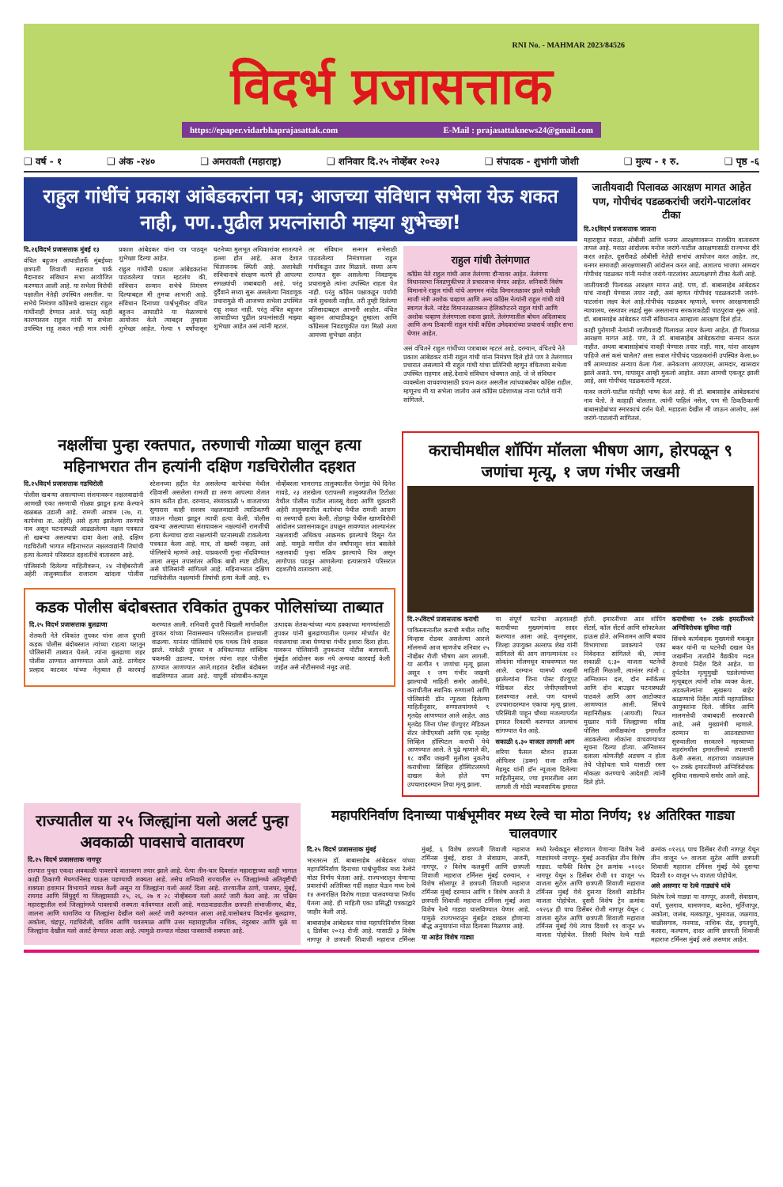RNI No. - MAHMAR 2023/84526
विदर्भ प्रजासत्ताक
https://epaper.vidarbhaprajasattak.com E-Mail : prajasattaknews24@gmail.com
❑ वर्ष - १ ❑ अंक -२४० ❑ अमरावती (महाराष्ट्र) ❑ शनिवार दि.२५ नोव्हेंबर २०२३ ❑ संपादक - शुभांगी जोशी ❑ मुल्य - १ रु. ❑ पृष्ठ -६
राहुल गांधींचं प्रकाश आंबेडकरांना पत्र; आजच्या संविधान सभेला येऊ शकत नाही, पण..पुढील प्रयत्नांसाठी माझ्या शुभेच्छा!
दि.२६विदर्भ प्रजासत्ताक मुंबई १३
वंचित बहुजन आघाडीतर्फे मुंबईच्या छत्रपती शिवाजी महाराज पार्क मैदानावर संविधान सभा आयोजित करण्यात आली आहे. या सभेला विरोधी पक्षातील नेतेही उपस्थित असतील. या सभेचे निमंत्रण काँग्रेसचे खासदार राहुल गांधींनाही देण्यात आले. परंतु काही कारणास्तव राहुल गांधी या सभेला उपस्थित राहू शकत नाही मात्र त्यांनी प्रकाश आंबेडकर यांना पत्र पाठवून शुभेच्छा दिल्या आहेत.
राहुल गांधींनी प्रकाश आंबेडकरांना पाठवलेल्या पत्रात म्हटलंय की, संविधान सन्मान सभेचे निमंत्रण दिल्याबद्दल मी तुमचा आभारी आहे. संविधान दिनाच्या पार्श्वभूमीवर वंचित बहुजन आघाडीने या मेळाव्याचे आयोजन केले त्याबद्दल तुम्हाला शुभेच्छा आहेत. गेल्या ९ वर्षांपासून घटनेच्या मुलभूत अधिकारांवर सातत्याने हल्ला होत आहे. आज देशात चिंताजनक स्थिती आहे. अशावेळी संविधानाचे संरक्षण करणे ही आपल्या सगळ्यांची जबाबदारी आहे. परंतु दुर्दैवाने सध्या सुरू असलेल्या निवडणूक प्रचारामुळे मी आजच्या सभेला उपस्थित राहू शकत नाही. परंतु वंचित बहुजन आघाडीच्या पुढील प्रयत्नांसाठी माझ्या शुभेच्छा आहेत असं त्यांनी म्हटलं.
तर संविधान सन्मान सभेसाठी पाठवलेल्या निमंत्रणाला राहुल गांधींकडून उत्तर मिळाले. सध्या अन्य राज्यात सुरू असलेल्या निवडणूक प्रचारामुळे त्यांना उपस्थित राहता येत नाही. परंतु काँग्रेस पक्षाकडून पर्यायी नावे सुचवली नाहीत. तरी तुम्ही दिलेल्या प्रतिसादाबद्दल आभारी आहोत. वंचित बहुजन आघाडीकडून तुम्हाला आणि काँग्रेसला निवडणुकीत यश मिळो अशा आमच्या शुभेच्छा आहेत
राहुल गांधी तेलंगणात
काँग्रेस नेते राहुल गांधी आज तेलंगणा दौऱ्यावर आहेत. तेलंगणा विधानसभा निवडणुकीच्या ते प्रचारसभा घेणार आहेत. शनिवारी विशेष विमानाने राहुल गांधी यांचे आगमन नांदेड विमानतळावर झाले यावेळी माजी मंत्री अशोक चव्हाण आणि अन्य काँग्रेस नेत्यांनी राहुल गांधी यांचे स्वागत केले. नांदेड विमानतळावरून हेलिकॉप्टरने राहुल गांधी आणि अशोक चव्हाण तेलंगणाला रवाना झाले. तेलंगणातील बोधन अदिलाबाद आणि अन्य ठिकाणी राहुल गांधी काँग्रेस उमेदवारांच्या प्रचारार्थ जाहीर सभा घेणार आहेत.
असं वंचितने राहुल गांधींच्या पत्राबाबर म्हटलं आहे. दरम्यान, वंचितचे नेते प्रकाश आंबेडकर यांनी राहुल गांधी यांना निमंत्रण दिले होते पण ते तेलंगणात प्रचारात असल्याने मी राहुल गांधी यांचा प्रतिनिधी म्हणून वंचितच्या सभेला उपस्थित राहणार आहे.देशाचे संविधान धोक्यात आहे. जे जे संविधान व्यवस्थेला वाचवण्यासाठी प्रयत्न करत असतील त्यांच्याबरोबर काँग्रेस राहील. म्हणूनच मी या सभेला जातोय असं काँग्रेस प्रदेशाध्यक्ष नाना पटोले यांनी सांगितले.
जातीयवादी पिलावळ आरक्षण मागत आहेत पण, गोपीचंद पडळकरांची जरांगे-पाटलांवर टीका
दि.२६विदर्भ प्रजासत्ताक जालना
महाराष्ट्रात मराठा, ओबीसी आणि धनगर आरक्षणावरून राजकीय वातावरण तापलं आहे. मराठा आंदोलक मनोज जरांगे-पाटील आरक्षणासाठी राज्यभर दौरे करत आहेत. दुसरीकडे ओबीसी नेतेही सभांचं आयोजन करत आहेत. तर, धनगर समाजही आरक्षणासाठी आंदोलन करत आहे. अशातच भाजपा आमदार गोपीचंद पडळकर यांनी मनोज जरांगे-पाटलांवर अप्रत्यक्षपणे टीका केली आहे.
जातीयवादी पिलावळ आरक्षण मागत आहे. पण, डॉ. बाबासाहेब आंबेडकर यांचं नावही घेण्यास तयार नाही, असं म्हणत गोपीचंद पडळकरांनी जरांगे-पाटलांना लक्ष्य केलं आहे.गोपीचंद पडळकर म्हणाले, धनगर आरक्षणासाठी न्यायालय, रस्त्यावर लढाई सुरू असतानाच सरकारकडेही पाठपुरावा सुरू आहे. डॉ. बाबासाहेब आंबेडकर यांनी संविधानात आम्हाला आरक्षण दिलं होतं.
काही पुरोगामी नेत्यांनी जातीयवादी पिलावळ तयार केल्या आहेत. ही पिलावळ आरक्षण मागत आहे. पण, ते डॉ. बाबासाहेब आंबेडकरांचा सन्मान करत नाहीत. अथवा बाबासाहेबांचं नावही घेण्यास तयार नाही. मात्र, यांना आरक्षण पाहिजे असं कसं चालेल? असा सवाल गोपीचंद पडळकरांनी उपस्थित केला.७० वर्षे आमच्यावर अन्याय केला गेला. अनेकजण आयएएस, आमदार, खासदार झाले असते. पण, यापासून आम्ही मुकलो आहोत. आता आमची एकजूट झाली आहे, असं गोपीचंद पडळकरांनी म्हटलं.
यावर जरांगे-पाटील यांनीही भाष्य केलं आहे. मी डॉ. बाबासाहेब आंबेडकरांचं नाव घेतो. ते काहाही बोलतात. त्यांनी पाहिलं नसेल, पण मी ठिकठिकाणी बाबासाहेबांच्या स्मारकाचं दर्शन घेतो. महाडला देखील मी जाऊन आलोय, असं जरांगे-पाटलांनी सांगितलं.
नक्षलींचा पुन्हा रक्तपात, तरुणाची गोळ्या घालून हत्या महिनाभरात तीन हत्यांनी दक्षिण गडचिरोलीत दहशत
दि.२५विदर्भ प्रजासत्ताक गडचिरोली
पोलीस खबऱ्या असल्याच्या संशयावरून नक्षलवाद्यांनी आणखी एका तरुणाची गोळ्या झाडून हत्या केल्याने खळबळ उडाली आहे. रामजी आत्राम (२७, रा. कापेवंचा ता. अहेरी) असे हत्या झालेल्या तरुणाचे नाव असून घटनास्थळी आढळलेल्या नक्षल पत्रकात तो खबऱ्या असल्याचा दावा केला आहे. दक्षिण गडचिरोली भागात महिनाभरात नक्षलवाद्यांनी तिघांची हत्या केल्याने परिसरात दहशतीचे वातावरण आहे.
पोलिसांनी दिलेल्या माहितीवरून, २४ नोव्हेंबररोजी अहेरी तालुक्यातील राजाराम खांदला पोलीस स्टेशनच्या हद्दीत येत असलेल्या कापेवंचा येथील रहिवासी असलेला रामजी हा तरुण आपल्या शेतात काम करीत होता. दरम्यान, संध्याकाळी ५ वाजताच्या सुमारास काही सशस्त्र नक्षलवाद्यांनी त्याठिकाणी जाऊन गोळ्या झाडून त्याची हत्या केली. पोलीस खबऱ्या असल्याच्या संशयावरून नक्षल्यांनी रामजीची हत्या केल्याचा दावा नक्षल्यांनी घटनास्थळी टाकलेल्या पत्रकात केला आहे. मात्र, तो खबरी नव्हता, असे पोलिसांचे म्हणणे आहे. याप्रकरणी गुन्हा नोंदविण्यात आला असून तपासांतर अधिक बाबी स्पष्ट होतील, असे पोलिसांनी सांगितले आहे. महिनाभरात दक्षिण गडचिरोलीत नक्षल्यांनी तिघांची हत्या केली आहे. १५ नोव्हेंबरला भामरागड तालुक्यातील पेनगुंडा येथे दिनेश गावडे, २३ तारखेला एटापल्ली तालुक्यातील टिटोळा येथील पोलीस पाटील लालसू वेडदा आणि शुक्रवारी अहेरी तालुक्यातील कापेवंचा येथील रामजी आत्राम या तरुणाची हत्या केली. तोडगट्टा येथील खाणविरोधी आंदोलन प्रशासनाकडून उधळून लावण्यात आल्यानंतर नक्षलवादी अधिकच आक्रमक झाल्याचे दिसून येत आहे. यामुळे मागील दोन वर्षांपासून शांत बसलेले नक्षलवादी पुन्हा सक्रिय झाल्याचे चित्र असून लागोपाठ घडवून आणलेल्या हत्यासत्राने परिसरात दहशतीचे वातावरण आहे.
कडक पोलीस बंदोबस्तात रविकांत तुपकर पोलिसांच्या ताब्यात
दि.२५ विदर्भ प्रजासत्ताक बुलढाणा
शेतकरी नेते रविकांत तुपकर यांना आज दुपारी कडक पोलीस बंदोबस्तात त्यांच्या राहत्या घरातून पोलिसांनी ताब्यात घेतले. त्यांना बुलढाणा शहर पोलीस ठाण्यात आणण्यात आले आहे. ठाणेदार प्रल्हाद काटकर यांच्या नेतृत्वात ही कारवाई करण्यात आली. शनिवारी दुपारी चिखली मार्गावरील तुपकर यांच्या निवासस्थान परिसरातील हालचाली वाढल्या. यानंतर पोलिसांचे एक पथक तिथे दाखल झाले. यावेळी तुपकर व अधिकाऱ्यात शाब्दिक चकमकी उडाल्या. यानंतर त्यांना शहर पोलीस ठाण्यात आणण्यात आले.शहरात देखील बंदोबस्त वाढविण्यात आला आहे. यापूर्वी सोयाबीन-कापूस उत्पादक शेतकऱ्यांच्या न्याय हक्काच्या मागण्यांसाठी तुपकर यांनी बुलढाण्यातील एल्गार मोर्च्यात थेट मंत्रालयाचा ताबा घेण्याचा गंभीर इशारा दिला होता. यावरून पोलिसांनी तुपकरांना नोटीस बजावली. मुंबईत आंदोलन करू नये अन्यथा कारवाई केली जाईल असे नोटीसमध्ये नमूद आहे.
कराचीमधील शॉपिंग मॉलला भीषण आग, होरपळून ९ जणांचा मृत्यू, १ जण गंभीर जखमी
दि.२५विदर्भ प्रजासत्ताक कराची
पाकिस्तानातील कराची मधील रशीद मिन्हास रोडवर असलेल्या आरजे मॉलमध्ये आज म्हणजेच शनिवार २५ नोव्हेंबर रोजी भीषण आग लागली. या आगीत ९ जणांचा मृत्यू झाला असून १ जण गंभीर जखमी झाल्याची माहिती समोर आलीये. कराचीतील स्थानिक रुग्णालये आणि पोलिसांनी डॉन न्यूजला दिलेल्या माहितीनुसार, रुग्णालयांमध्ये ९ मृतदेह आणण्यात आले आहेत. आठ मृतदेह जिना पोस्ट ग्रॅज्युएट मेडिकल सेंटर जेपीएमसी आणि एक मृतदेह सिव्हिल हॉस्पिटल कराची येथे आणण्यात आले. ते पुढे म्हणाले की, १८ वर्षीय जखमी मुलीला नुकतेच कराचीच्या सिव्हिल हॉस्पिटलमध्ये दाखल केले होते पण उपचारादरम्यान तिचा मृत्यू झाला.
या संपूर्ण घटनेचा अहवालही कराचीच्या मुख्यमंत्र्यांना सादर करण्यात आला आहे. वृत्तानुसार, जिल्हा उपायुक्त अल्ताफ शेख यांनी सांगितले की आग लागल्यानंतर २२ लोकांना मॉलमधून वाचवण्यात यश आले. दरम्यान यामध्ये जखमी झालेल्यांना जिना पोस्ट ग्रॅज्युएट मेडिकल सेंटर जेपीएमसीमध्ये हलवण्यात आले. पण यामध्ये उपचारादरम्यान एकाचा मृत्यू झाला. परिस्थिती पाहून चौथ्या मजल्यापर्यंत इमारत रिकामी करण्यात आल्याचं सांगण्यात येत आहे.
सकाळी ६.३० वाजता लागली आग
शरिया फैसल स्टेशन हाऊस ऑफिसर (डक्न) राजा तारिक मेहमूद यांनी डॉन न्यूजला दिलेल्या माहितीनुसार, ज्या इमारतीला आग लागली ती मोठी व्यावसायिक इमारत होती. इमारतीच्या आत शॉपिंग सेंटर्स, कॉल सेंटर्स आणि सॉफ्टवेअर हाऊस होते. अग्निशमन आणि बचाव विभागाच्या प्रवक्त्याने एका निवेदनात सांगितले की, त्यांना सकाळी ६:३० वाजता घटनेची माहिती मिळाली, त्यानंतर त्यांनी ८ अग्निशमन दल, दोन स्नॉर्कल्स आणि दोन बाउझर घटनास्थळी पाठवले आणि आग आटोक्यात आणण्यात आली. सिंधचे महानिरीक्षक (आयजी) रिफत मुख्तार यांनी जिल्ह्याच्या वरिष्ठ पोलिस अधीक्षकांना इमारतीत अडकलेल्या लोकांना वाचवण्याच्या सूचना दिल्या होत्या. अग्निशमन दलाला कोणतीही अडचण न होता तेथे पोहोचता यावे यासाठी रस्ता मोकळा करण्याचे आदेशही त्यांनी दिले होते.
कराचीच्या ९० टक्के इमरतींमध्ये अग्निविरोधक सुविधा नाही
सिंधचे कार्यवाहक मुख्यमंत्री मकबूल बकर यांनी या घटनेची दखल घेत जखमींना तातडीने वैद्यकीय मदत देण्याचे निर्देश दिले आहेत. या दुर्घटनेत मृत्युमुखी पडलेल्यांच्या मृत्यूबद्दल त्यांनी शोक व्यक्त केला. अडकलेल्यांना सुखरूप बाहेर काढण्याचे निर्देश त्यांनी महापालिका आयुक्तांना दिले. जीवित आणि मालमत्तेची जबाबदारी सरकारची आहे, असे मुख्यमंत्री म्हणाले. दरम्यान या आठवड्याच्या सुरुवातीला सरकारने महत्त्वाच्या शहरांमधील इमारतींमध्ये तपासणी केली असता, शहराच्या जवळपास ९० टक्के इमारतींमध्ये अग्निविरोधक सुविधा नसल्याचे समोर आले आहे.
राज्यातील या २५ जिल्ह्यांना यलो अलर्ट पुन्हा अवकाळी पावसाचे वातावरण
दि.२५ विदर्भ प्रजासत्ताक नागपूर
राज्यात पुन्हा एकदा अवकाळी पावसाचे वातावरण तयार झाले आहे. येत्या तीन-चार दिवसांत महाराष्ट्राच्या काही भागात काही ठिकाणी मेघगर्जनेसह पाऊस पडण्याची शक्यता आहे. तसेच शनिवारी राज्यातील २५ जिल्ह्यांमध्ये अतिवृष्टीची शक्यता हवामान विभागाने व्यक्त केली असून या जिल्ह्यांना यलो अलर्ट दिला आहे. राज्यातील ठाणे, पालघर, मुंबई, रायगड आणि सिंधुदुर्ग या जिल्ह्यासाठी २५, २६, २७ व २८ नोव्हेंबरला यलो अलर्ट जारी केला आहे. तर पश्चिम महाराष्ट्रातील सर्व जिल्ह्यांमध्ये पावसाची शक्यता वर्तवण्यात आली आहे. मराठवाड्यातील छत्रपती संभाजीनगर, बीड, जालना आणि धाराशिव या जिल्ह्यांना देखील यलो अलर्ट जारी करण्यात आला आहे.यासोबतच विदर्भात बुलढाणा, अकोला, चंद्रपूर, गडचिरोली, वाशिम आणि यवतमाळ आणि उत्तर महाराष्ट्रातील नाशिक, नंदुरबार आणि धुळे या जिल्ह्यांना देखील यलो अलर्ट देण्यात आला आहे. त्यामुळे राज्यात मोठ्या पावसाची शक्यता आहे.
महापरिनिर्वाण दिनाच्या पार्श्वभूमीवर मध्य रेल्वे चा मोठा निर्णय; १४ अतिरिक्त गाड्या चालवणार
दि.२५ विदर्भ प्रजासत्ताक मुंबई
भारतरत्न डॉ. बाबासाहेब आंबेडकर यांच्या महापरिनिर्वाण दिनाच्या पार्श्वभूमीवर मध्य रेल्वेने मोठा निर्णय घेतला आहे. राज्यभरातून येणाऱ्या प्रवाशांची अतिरिक्त गर्दी लक्षात घेऊन मध्य रेल्वे १४ अनारक्षित विशेष गाड्या चालवण्याचा निर्णय घेतला आहे. ही माहिती एका प्रसिद्धी पत्रकाद्वारे जाहीर केली आहे.
बाबासाहेब आंबेडकर यांचा महापरिनिर्वाण दिवस ६ डिसेंबर २०२३ रोजी आहे. यासाठी ३ विशेष नागपूर ते छत्रपती शिवाजी महाराज टर्मिनस मुंबई, ६ विशेष छत्रपती शिवाजी महाराज टर्मिनस मुंबई, दादर ते सेवाग्राम, अजनी, नागपूर, २ विशेष कलबुर्गी आणि छत्रपती शिवाजी महाराज टर्मिनस मुंबई दरम्यान, २ विशेष सोलापूर ते छत्रपती शिवाजी महाराज टर्मिनस मुंबई दरम्यान आणि १ विशेष अजनी ते छत्रपती शिवाजी महाराज टर्मिनस मुंबई अशा विशेष रेल्वे गाड्या चालविण्यात येणार आहे. यामुळे राज्यभरातून मुंबईत दाखल होणाऱ्या बौद्ध अनुयायांना मोठा दिलासा मिळणार आहे.
या आहेत विशेष गाड्या
मध्ये रेल्वेकडून सोडण्यात येणाऱ्या विशेष रेल्वे गाड्यांमध्ये नागपूर- मुंबई अनारक्षित तीन विशेष गाड्या. यापैकी विशेष ट्रेन क्रमांक ०१२६२ नागपूर येथून ४ डिसेंबर रोजी ११ वाजून ५५ वाजता सुटेल आणि छत्रपती शिवाजी महाराज टर्मिनस मुंबई येथे दुसऱ्या दिवशी साडेतीन वाजता पोहोचेल. दुसरी विशेष ट्रेन क्रमांक ०१२६४ ही पाच डिसेंबर रोजी नागपूर येथून ८ वाजता सुटेल आणि छत्रपती शिवाजी महाराज टर्मिनस मुंबई येथे त्याच दिवशी ११ वाजून ४५ वाजता पोहोचेल. तिसरी विशेष रेल्वे गाडी क्रमांक ०१२६६ पाच डिसेंबर रोजी नागपूर येथून तीन वाजून ५० वाजता सुटेल आणि छत्रपती शिवाजी महाराज टर्मिनस मुंबई येथे दुसऱ्या दिवशी १० वाजून ५५ वाजता पोहोचेल.
असे असणार या रेल्वे गाड्यांचे थांबे
विशेष रेल्वे गाड्या या नागपूर, अजनी, सेवाग्राम, वर्धा, पुलगाव, धामणगाव, बडनेरा, मूर्तिजापूर, अकोला, जलंब, मलकापूर, भुसावळ, जळगाव, चाळीसगाव, मनमाड, नाशिक रोड, इगतपुरी, कसारा, कल्याण, दादर आणि छत्रपती शिवाजी महाराज टर्मिनस मुंबई असे असणार आहेत.